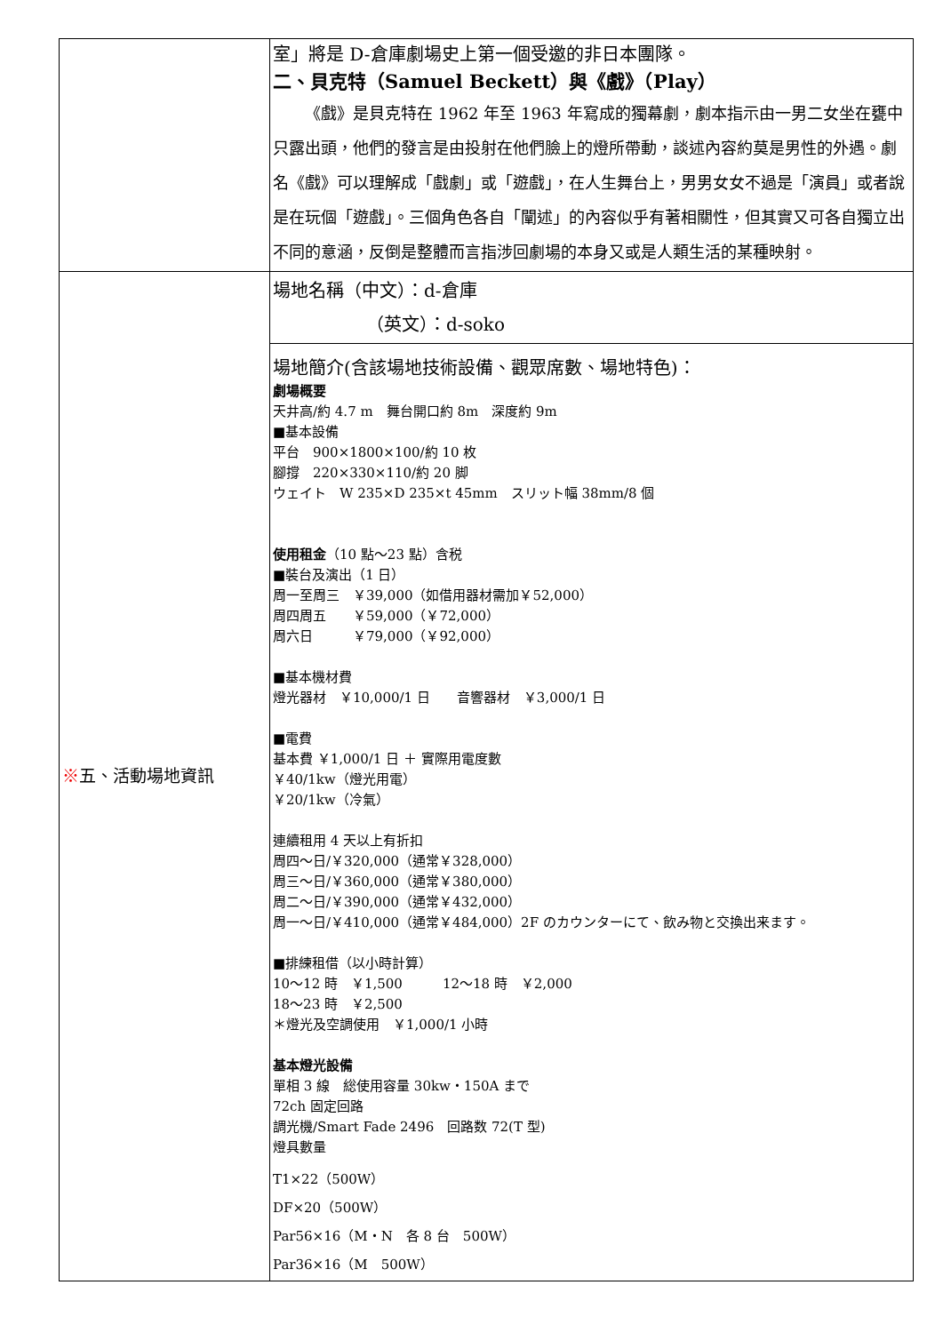| | 室」將是 D-倉庫劇場史上第一個受邀的非日本團隊。 二、貝克特（Samuel Beckett）與《戲》（Play） 《戲》是貝克特在 1962 年至 1963 年寫成的獨幕劇，劇本指示由一男二女坐在甕中只露出頭，他們的發言是由投射在他們臉上的燈所帶動，談述內容約莫是男性的外遇。劇名《戲》可以理解成「戲劇」或「遊戲」，在人生舞台上，男男女女不過是「演員」或者說是在玩個「遊戲」。三個角色各自「闡述」的內容似乎有著相關性，但其實又可各自獨立出不同的意涵，反倒是整體而言指涉回劇場的本身又或是人類生活的某種映射。 |
| ※ 五、活動場地資訊 | 場地名稱（中文）：d-倉庫 （英文）：d-soko |
| | 場地簡介(含該場地技術設備、觀眾席數、場地特色)： 劇場概要 天井高/約 4.7 m 舞台開口約 8m 深度約 9m ■基本設備 平台 900×1800×100/約 10 枚 腳撐 220×330×110/約 20 脚 ウェイト W 235×D 235×t 45mm スリット幅 38mm/8 個 使用租金 （10 點～23 點）含税 ■裝台及演出（1 日） 周一至周三 ￥39,000（如借用器材需加￥52,000） 周四周五 ￥59,000（￥72,000） 周六日 ￥79,000（￥92,000） ■基本機材費 燈光器材 ￥10,000/1 日 音響器材 ￥3,000/1 日 ■電費 基本費 ￥1,000/1 日 ＋ 實際用電度數 ￥40/1kw（燈光用電） ￥20/1kw（冷氣） 連續租用 4 天以上有折扣 周四～日/￥320,000（通常￥328,000） 周三～日/￥360,000（通常￥380,000） 周二～日/￥390,000（通常￥432,000） 周一～日/￥410,000（通常￥484,000）2F のカウンターにて、飲み物と交換出来ます。 ■排練租借（以小時計算） 10～12 時 ￥1,500 12～18 時 ￥2,000 18～23 時 ￥2,500 ＊燈光及空調使用 ￥1,000/1 小時 基本燈光設備 單相 3 線 総使用容量 30kw・150A まで 72ch 固定回路 調光機/Smart Fade 2496 回路数 72(T 型) 燈具數量 T1×22（500W） DF×20（500W） Par56×16（M・N 各 8 台 500W） Par36×16（M 500W） |